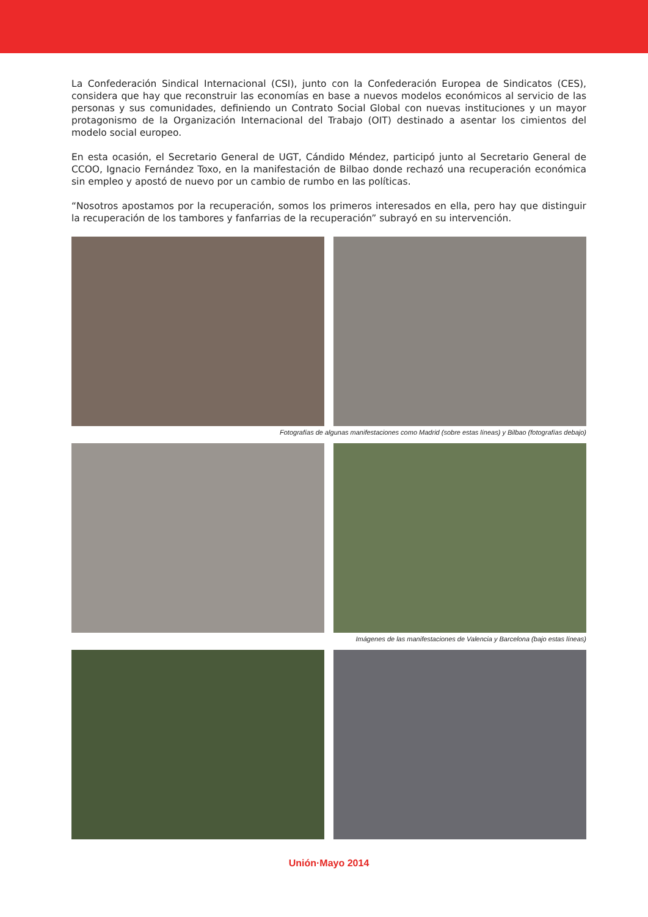La Confederación Sindical Internacional (CSI), junto con la Confederación Europea de Sindicatos (CES), considera que hay que reconstruir las economías en base a nuevos modelos económicos al servicio de las personas y sus comunidades, definiendo un Contrato Social Global con nuevas instituciones y un mayor protagonismo de la Organización Internacional del Trabajo (OIT) destinado a asentar los cimientos del modelo social europeo.
En esta ocasión, el Secretario General de UGT, Cándido Méndez, participó junto al Secretario General de CCOO, Ignacio Fernández Toxo, en la manifestación de Bilbao donde rechazó una recuperación económica sin empleo y apostó de nuevo por un cambio de rumbo en las políticas.
“Nosotros apostamos por la recuperación, somos los primeros interesados en ella, pero hay que distinguir la recuperación de los tambores y fanfarrias de la recuperación” subrayó en su intervención.
Fotografías de algunas manifestaciones como Madrid (sobre estas líneas) y Bilbao (fotografías debajo)
Imágenes de las manifestaciones de Valencia y Barcelona (bajo estas líneas)
Unión·Mayo 2014